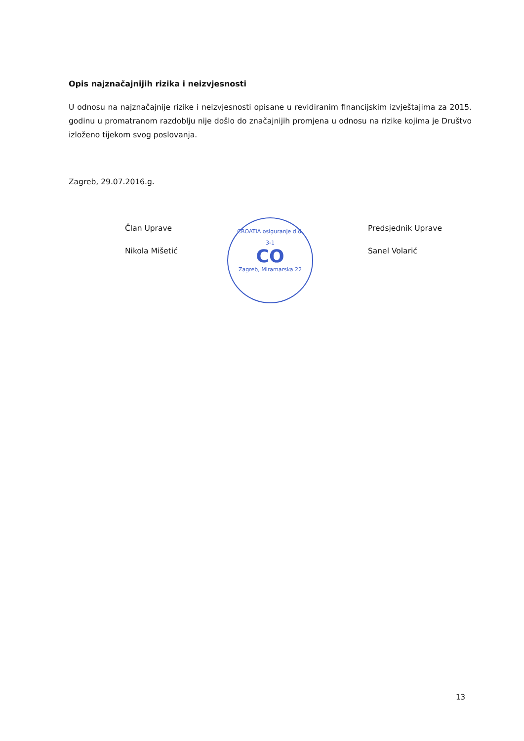Opis najznačajnijih rizika i neizvjesnosti
U odnosu na najznačajnije rizike i neizvjesnosti opisane u revidiranim financijskim izvještajima za 2015. godinu u promatranom razdoblju nije došlo do značajnijih promjena u odnosu na rizike kojima je Društvo izloženo tijekom svog poslovanja.
Zagreb, 29.07.2016.g.
Član Uprave
Nikola Mišetić
Predsjednik Uprave
Sanel Volarić
CROATIA osiguranje d.d.
3-1
CO
Zagreb, Miramarska 22
13